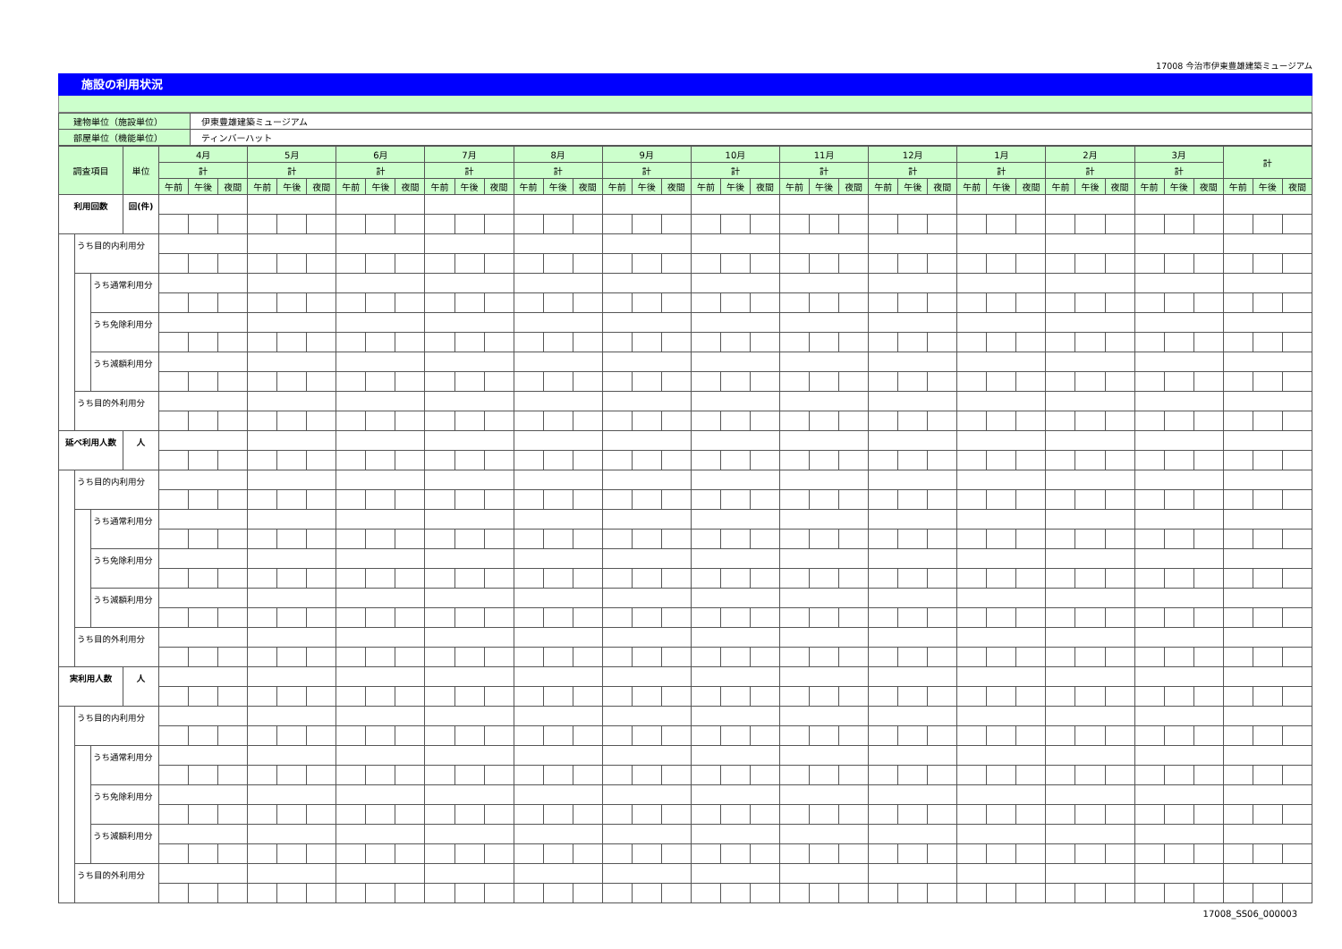17008 今治市伊東豊雄建築ミュージアム
施設の利用状況
| 建物単位（施設単位） | 伊東豊雄建築ミュージアム |
| 部屋単位（機能単位） | ティンバーハット |
| 調査項目 | | | 単位 | 4月 | | | 5月 | | | 6月 | | | 7月 | | | 8月 | | | 9月 | | | 10月 | | | 11月 | | | 12月 | | | 1月 | | | 2月 | | | 3月 | | | 計 | | |
| --- | --- | --- | --- | --- | --- | --- | --- | --- | --- | --- | --- | --- | --- | --- | --- | --- | --- | --- | --- | --- | --- | --- | --- | --- | --- | --- | --- | --- | --- | --- | --- | --- | --- | --- | --- | --- | --- | --- | --- | --- | --- | --- |
| | | | | 計 | | | 計 | | | 計 | | | 計 | | | 計 | | | 計 | | | 計 | | | 計 | | | 計 | | | 計 | | | 計 | | | 計 | | | | | |
| | | | | 午前 | 午後 | 夜間 | 午前 | 午後 | 夜間 | 午前 | 午後 | 夜間 | 午前 | 午後 | 夜間 | 午前 | 午後 | 夜間 | 午前 | 午後 | 夜間 | 午前 | 午後 | 夜間 | 午前 | 午後 | 夜間 | 午前 | 午後 | 夜間 | 午前 | 午後 | 夜間 | 午前 | 午後 | 夜間 | 午前 | 午後 | 夜間 | 午前 | 午後 | 夜間 |
| 利用回数 | | | 回(件) | | | | | | | | | | | | | | | | | | | | | | | | | | | | | | | | | | | | | | | |
| | うち目的内利用分 | | | | | | | | | | | | | | | | | | | | | | | | | | | | | | | | | | | | | | | | | |
| | | うち通常利用分 | | | | | | | | | | | | | | | | | | | | | | | | | | | | | | | | | | | | | | | | |
| | | うち免除利用分 | | | | | | | | | | | | | | | | | | | | | | | | | | | | | | | | | | | | | | | | |
| | | うち減額利用分 | | | | | | | | | | | | | | | | | | | | | | | | | | | | | | | | | | | | | | | | |
| | うち目的外利用分 | | | | | | | | | | | | | | | | | | | | | | | | | | | | | | | | | | | | | | | | | |
| 延べ利用人数 | | | 人 | | | | | | | | | | | | | | | | | | | | | | | | | | | | | | | | | | | | | | | |
| | うち目的内利用分 | | | | | | | | | | | | | | | | | | | | | | | | | | | | | | | | | | | | | | | | | |
| | | うち通常利用分 | | | | | | | | | | | | | | | | | | | | | | | | | | | | | | | | | | | | | | | | |
| | | うち免除利用分 | | | | | | | | | | | | | | | | | | | | | | | | | | | | | | | | | | | | | | | | |
| | | うち減額利用分 | | | | | | | | | | | | | | | | | | | | | | | | | | | | | | | | | | | | | | | | |
| | うち目的外利用分 | | | | | | | | | | | | | | | | | | | | | | | | | | | | | | | | | | | | | | | | | |
| 実利用人数 | | | 人 | | | | | | | | | | | | | | | | | | | | | | | | | | | | | | | | | | | | | | | |
| | うち目的内利用分 | | | | | | | | | | | | | | | | | | | | | | | | | | | | | | | | | | | | | | | | | |
| | | うち通常利用分 | | | | | | | | | | | | | | | | | | | | | | | | | | | | | | | | | | | | | | | | |
| | | うち免除利用分 | | | | | | | | | | | | | | | | | | | | | | | | | | | | | | | | | | | | | | | | |
| | | うち減額利用分 | | | | | | | | | | | | | | | | | | | | | | | | | | | | | | | | | | | | | | | | |
| | うち目的外利用分 | | | | | | | | | | | | | | | | | | | | | | | | | | | | | | | | | | | | | | | | | |
17008_SS06_000003